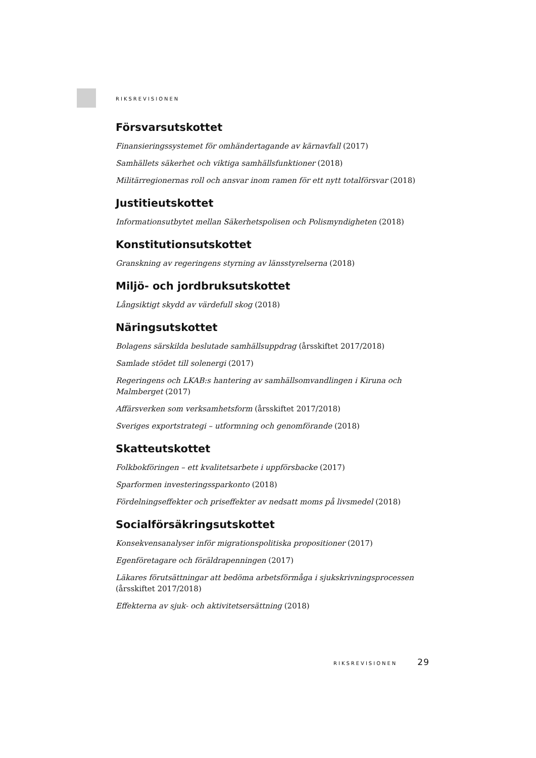RIKSREVISIONEN
Försvarsutskottet
Finansieringssystemet för omhändertagande av kärnavfall (2017)
Samhällets säkerhet och viktiga samhällsfunktioner (2018)
Militärregionernas roll och ansvar inom ramen för ett nytt totalförsvar (2018)
Justitieutskottet
Informationsutbytet mellan Säkerhetspolisen och Polismyndigheten (2018)
Konstitutionsutskottet
Granskning av regeringens styrning av länsstyrelserna (2018)
Miljö- och jordbruksutskottet
Långsiktigt skydd av värdefull skog (2018)
Näringsutskottet
Bolagens särskilda beslutade samhällsuppdrag (årsskiftet 2017/2018)
Samlade stödet till solenergi (2017)
Regeringens och LKAB:s hantering av samhällsomvandlingen i Kiruna och Malmberget (2017)
Affärsverken som verksamhetsform (årsskiftet 2017/2018)
Sveriges exportstrategi – utformning och genomförande (2018)
Skatteutskottet
Folkbokföringen – ett kvalitetsarbete i uppförsbacke (2017)
Sparformen investeringssparkonto (2018)
Fördelningseffekter och priseffekter av nedsatt moms på livsmedel (2018)
Socialförsäkringsutskottet
Konsekvensanalyser inför migrationspolitiska propositioner (2017)
Egenföretagare och föräldrapenningen (2017)
Läkares förutsättningar att bedöma arbetsförmåga i sjukskrivningsprocessen (årsskiftet 2017/2018)
Effekterna av sjuk- och aktivitetsersättning (2018)
RIKSREVISIONEN 29